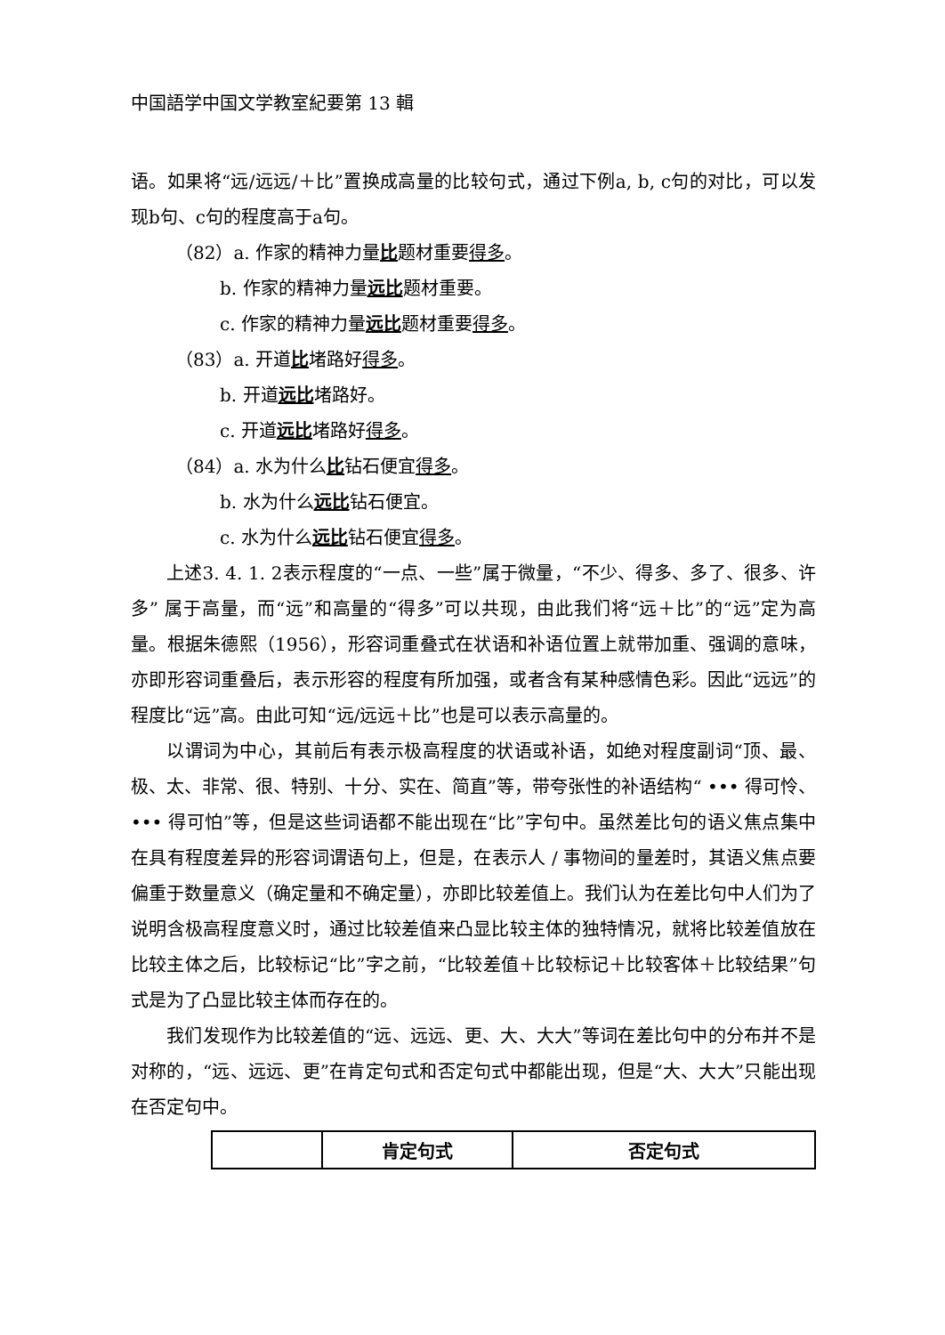中国語学中国文学教室紀要第 13 輯
语。如果将“远/远远/＋比”置换成高量的比较句式，通过下例a, b, c句的对比，可以发现b句、c句的程度高于a句。
（82）a. 作家的精神力量比题材重要得多。
b. 作家的精神力量远比题材重要。
c. 作家的精神力量远比题材重要得多。
（83）a. 开道比堵路好得多。
b. 开道远比堵路好。
c. 开道远比堵路好得多。
（84）a. 水为什么比钻石便宜得多。
b. 水为什么远比钻石便宜。
c. 水为什么远比钻石便宜得多。
上述3. 4. 1. 2表示程度的“一点、一些”属于微量，“不少、得多、多了、很多、许多” 属于高量，而“远”和高量的“得多”可以共现，由此我们将“远＋比”的“远”定为高量。根据朱德熙（1956），形容词重叠式在状语和补语位置上就带加重、强调的意味，亦即形容词重叠后，表示形容的程度有所加强，或者含有某种感情色彩。因此“远远”的程度比“远”高。由此可知“远/远远＋比”也是可以表示高量的。
以谓词为中心，其前后有表示极高程度的状语或补语，如绝对程度副词“顶、最、极、太、非常、很、特别、十分、实在、简直”等，带夸张性的补语结构“ ••• 得可怜、••• 得可怕”等，但是这些词语都不能出现在“比”字句中。虽然差比句的语义焦点集中在具有程度差异的形容词谓语句上，但是，在表示人 / 事物间的量差时，其语义焦点要偏重于数量意义（确定量和不确定量），亦即比较差值上。我们认为在差比句中人们为了说明含极高程度意义时，通过比较差值来凸显比较主体的独特情况，就将比较差值放在比较主体之后，比较标记“比”字之前，“比较差值＋比较标记＋比较客体＋比较结果”句式是为了凸显比较主体而存在的。
我们发现作为比较差值的“远、远远、更、大、大大”等词在差比句中的分布并不是对称的，“远、远远、更”在肯定句式和否定句式中都能出现，但是“大、大大”只能出现在否定句中。
| | 肯定句式 | 否定句式 |
| --- | --- | --- |